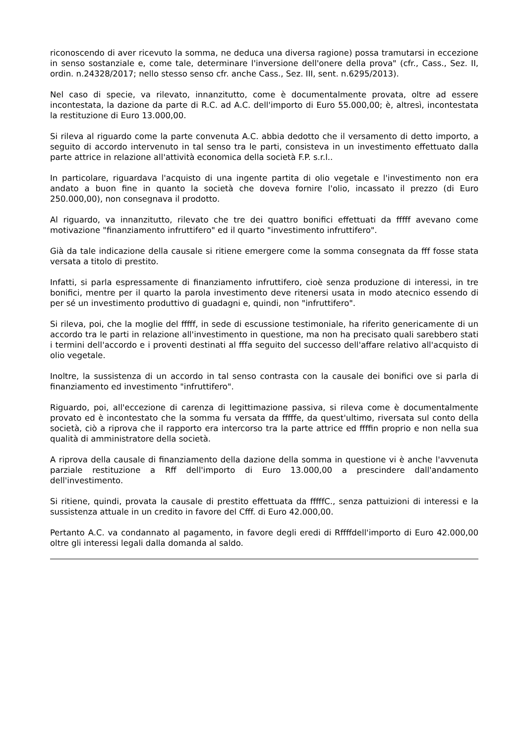riconoscendo di aver ricevuto la somma, ne deduca una diversa ragione) possa tramutarsi in eccezione in senso sostanziale e, come tale, determinare l'inversione dell'onere della prova" (cfr., Cass., Sez. II, ordin. n.24328/2017; nello stesso senso cfr. anche Cass., Sez. III, sent. n.6295/2013).
Nel caso di specie, va rilevato, innanzitutto, come è documentalmente provata, oltre ad essere incontestata, la dazione da parte di R.C. ad A.C. dell'importo di Euro 55.000,00; è, altresì, incontestata la restituzione di Euro 13.000,00.
Si rileva al riguardo come la parte convenuta A.C. abbia dedotto che il versamento di detto importo, a seguito di accordo intervenuto in tal senso tra le parti, consisteva in un investimento effettuato dalla parte attrice in relazione all'attività economica della società F.P. s.r.l..
In particolare, riguardava l'acquisto di una ingente partita di olio vegetale e l'investimento non era andato a buon fine in quanto la società che doveva fornire l'olio, incassato il prezzo (di Euro 250.000,00), non consegnava il prodotto.
Al riguardo, va innanzitutto, rilevato che tre dei quattro bonifici effettuati da fffff avevano come motivazione "finanziamento infruttifero" ed il quarto "investimento infruttifero".
Già da tale indicazione della causale si ritiene emergere come la somma consegnata da fff fosse stata versata a titolo di prestito.
Infatti, si parla espressamente di finanziamento infruttifero, cioè senza produzione di interessi, in tre bonifici, mentre per il quarto la parola investimento deve ritenersi usata in modo atecnico essendo di per sé un investimento produttivo di guadagni e, quindi, non "infruttifero".
Si rileva, poi, che la moglie del fffff, in sede di escussione testimoniale, ha riferito genericamente di un accordo tra le parti in relazione all'investimento in questione, ma non ha precisato quali sarebbero stati i termini dell'accordo e i proventi destinati al fffa seguito del successo dell'affare relativo all'acquisto di olio vegetale.
Inoltre, la sussistenza di un accordo in tal senso contrasta con la causale dei bonifici ove si parla di finanziamento ed investimento "infruttifero".
Riguardo, poi, all'eccezione di carenza di legittimazione passiva, si rileva come è documentalmente provato ed è incontestato che la somma fu versata da fffffe, da quest'ultimo, riversata sul conto della società, ciò a riprova che il rapporto era intercorso tra la parte attrice ed ffffin proprio e non nella sua qualità di amministratore della società.
A riprova della causale di finanziamento della dazione della somma in questione vi è anche l'avvenuta parziale restituzione a Rff dell'importo di Euro 13.000,00 a prescindere dall'andamento dell'investimento.
Si ritiene, quindi, provata la causale di prestito effettuata da fffffC., senza pattuizioni di interessi e la sussistenza attuale in un credito in favore del Cfff. di Euro 42.000,00.
Pertanto A.C. va condannato al pagamento, in favore degli eredi di Rffffdell'importo di Euro 42.000,00 oltre gli interessi legali dalla domanda al saldo.